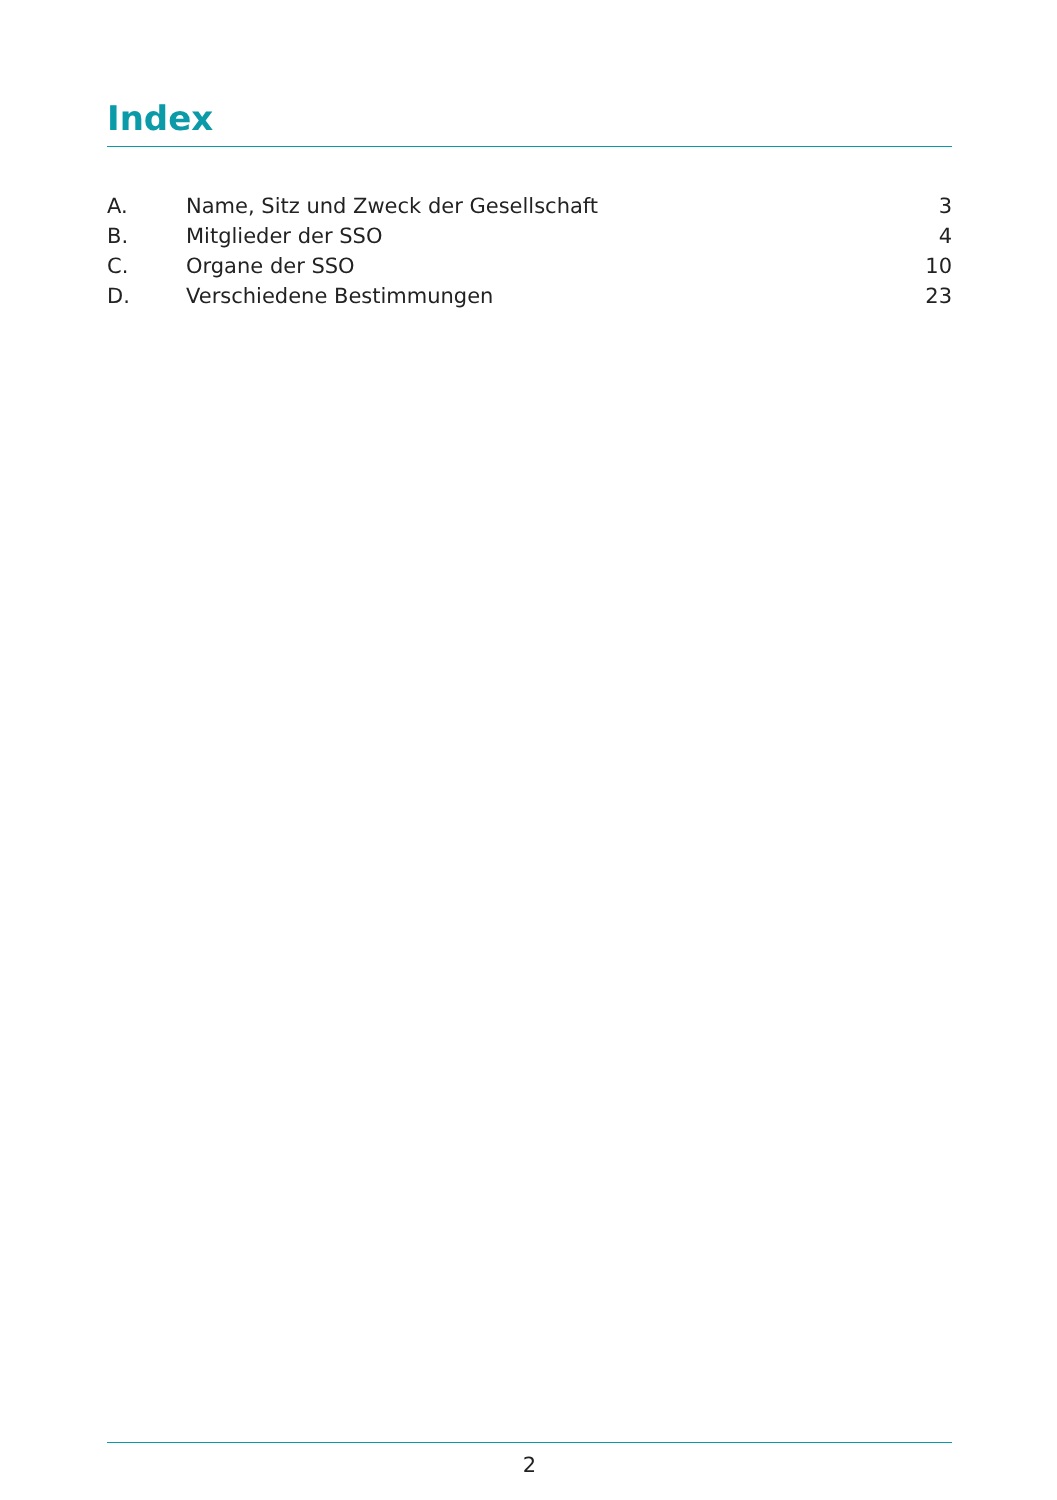Index
| A. | Name, Sitz und Zweck der Gesellschaft | 3 |
| B. | Mitglieder der SSO | 4 |
| C. | Organe der SSO | 10 |
| D. | Verschiedene Bestimmungen | 23 |
2